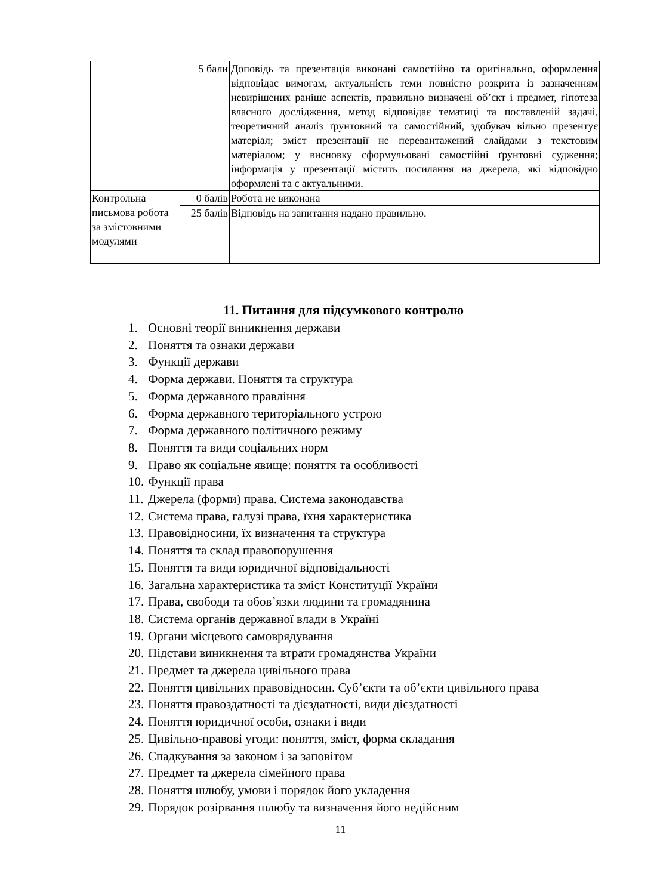| | 5 бали | Доповідь та презентація виконані самостійно та оригінально, оформлення відповідає вимогам, актуальність теми повністю розкрита із зазначенням невирішених раніше аспектів, правильно визначені об’єкт і предмет, гіпотеза власного дослідження, метод відповідає тематиці та поставленій задачі, теоретичний аналіз ґрунтовний та самостійний, здобувач вільно презентує матеріал; зміст презентації не перевантажений слайдами з текстовим матеріалом; у висновку сформульовані самостійні ґрунтовні судження; інформація у презентації містить посилання на джерела, які відповідно оформлені та є актуальними. |
| Контрольна письмова робота за змістовними модулями | 0 балів | Робота не виконана |
| | 25 балів | Відповідь на запитання надано правильно. |
11. Питання для підсумкового контролю
1. Основні теорії виникнення держави
2. Поняття та ознаки держави
3. Функції держави
4. Форма держави. Поняття та структура
5. Форма державного правління
6. Форма державного територіального устрою
7. Форма державного політичного режиму
8. Поняття та види соціальних норм
9. Право як соціальне явище: поняття та особливості
10. Функції права
11. Джерела (форми) права. Система законодавства
12. Система права, галузі права, їхня характеристика
13. Правовідносини, їх визначення та структура
14. Поняття та склад правопорушення
15. Поняття та види юридичної відповідальності
16. Загальна характеристика та зміст Конституції України
17. Права, свободи та обов’язки людини та громадянина
18. Система органів державної влади в Україні
19. Органи місцевого самоврядування
20. Підстави виникнення та втрати громадянства України
21. Предмет та джерела цивільного права
22. Поняття цивільних правовідносин. Суб’єкти та об’єкти цивільного права
23. Поняття правоздатності та дієздатності, види дієздатності
24. Поняття юридичної особи, ознаки і види
25. Цивільно-правові угоди: поняття, зміст, форма складання
26. Спадкування за законом і за заповітом
27. Предмет та джерела сімейного права
28. Поняття шлюбу, умови і порядок його укладення
29. Порядок розірвання шлюбу та визначення його недійсним
11